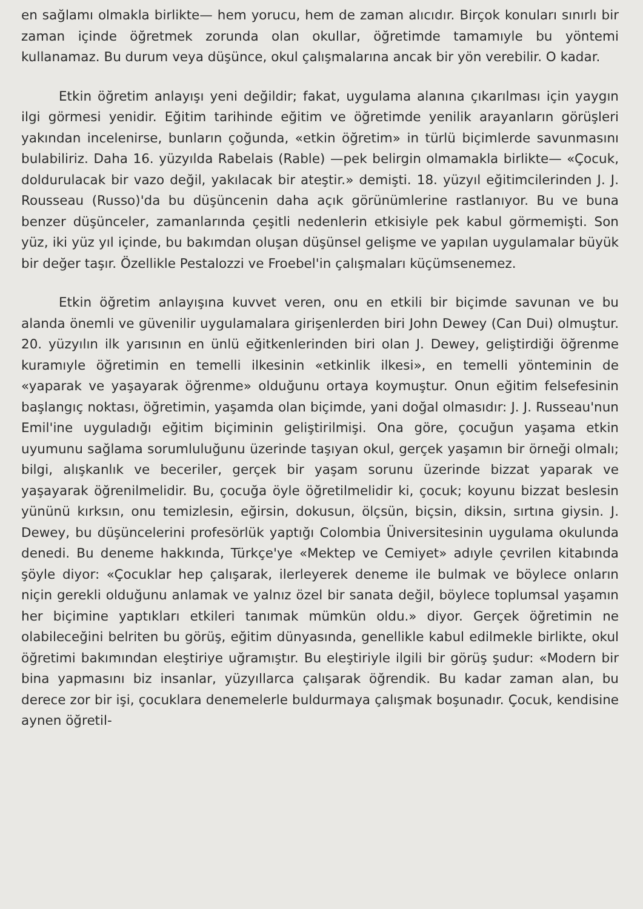en sağlamı olmakla birlikte— hem yorucu, hem de zaman alıcıdır. Birçok konuları sınırlı bir zaman içinde öğretmek zorunda olan okullar, öğretimde tamamıyle bu yöntemi kullanamaz. Bu durum veya düşünce, okul çalışmalarına ancak bir yön verebilir. O kadar.
Etkin öğretim anlayışı yeni değildir; fakat, uygulama alanına çıkarılması için yaygın ilgi görmesi yenidir. Eğitim tarihinde eğitim ve öğretimde yenilik arayanların görüşleri yakından incelenirse, bunların çoğunda, «etkin öğretim» in türlü biçimlerde savunmasını bulabiliriz. Daha 16. yüzyılda Rabelais (Rable) —pek belirgin olmamakla birlikte— «Çocuk, doldurulacak bir vazo değil, yakılacak bir ateştir.» demişti. 18. yüzyıl eğitimcilerinden J. J. Rousseau (Russo)'da bu düşüncenin daha açık görünümlerine rastlanıyor. Bu ve buna benzer düşünceler, zamanlarında çeşitli nedenlerin etkisiyle pek kabul görmemişti. Son yüz, iki yüz yıl içinde, bu bakımdan oluşan düşünsel gelişme ve yapılan uygulamalar büyük bir değer taşır. Özellikle Pestalozzi ve Froebel'in çalışmaları küçümsenemez.
Etkin öğretim anlayışına kuvvet veren, onu en etkili bir biçimde savunan ve bu alanda önemli ve güvenilir uygulamalara girişenlerden biri John Dewey (Can Dui) olmuştur. 20. yüzyılın ilk yarısının en ünlü eğitkenlerinden biri olan J. Dewey, geliştirdiği öğrenme kuramıyle öğretimin en temelli ilkesinin «etkinlik ilkesi», en temelli yönteminin de «yaparak ve yaşayarak öğrenme» olduğunu ortaya koymuştur. Onun eğitim felsefesinin başlangıç noktası, öğretimin, yaşamda olan biçimde, yani doğal olmasıdır: J. J. Russeau'nun Emil'ine uyguladığı eğitim biçiminin geliştirilmişi. Ona göre, çocuğun yaşama etkin uyumunu sağlama sorumluluğunu üzerinde taşıyan okul, gerçek yaşamın bir örneği olmalı; bilgi, alışkanlık ve beceriler, gerçek bir yaşam sorunu üzerinde bizzat yaparak ve yaşayarak öğrenilmelidir. Bu, çocuğa öyle öğretilmelidir ki, çocuk; koyunu bizzat beslesin yününü kırksın, onu temizlesin, eğirsin, dokusun, ölçsün, biçsin, diksin, sırtına giysin. J. Dewey, bu düşüncelerini profesörlük yaptığı Colombia Üniversitesinin uygulama okulunda denedi. Bu deneme hakkında, Türkçe'ye «Mektep ve Cemiyet» adıyle çevrilen kitabında şöyle diyor: «Çocuklar hep çalışarak, ilerleyerek deneme ile bulmak ve böylece onların niçin gerekli olduğunu anlamak ve yalnız özel bir sanata değil, böylece toplumsal yaşamın her biçimine yaptıkları etkileri tanımak mümkün oldu.» diyor. Gerçek öğretimin ne olabileceğini belriten bu görüş, eğitim dünyasında, genellikle kabul edilmekle birlikte, okul öğretimi bakımından eleştiriye uğramıştır. Bu eleştiriyle ilgili bir görüş şudur: «Modern bir bina yapmasını biz insanlar, yüzyıllarca çalışarak öğrendik. Bu kadar zaman alan, bu derece zor bir işi, çocuklara denemelerle buldurmaya çalışmak boşunadır. Çocuk, kendisine aynen öğretil-